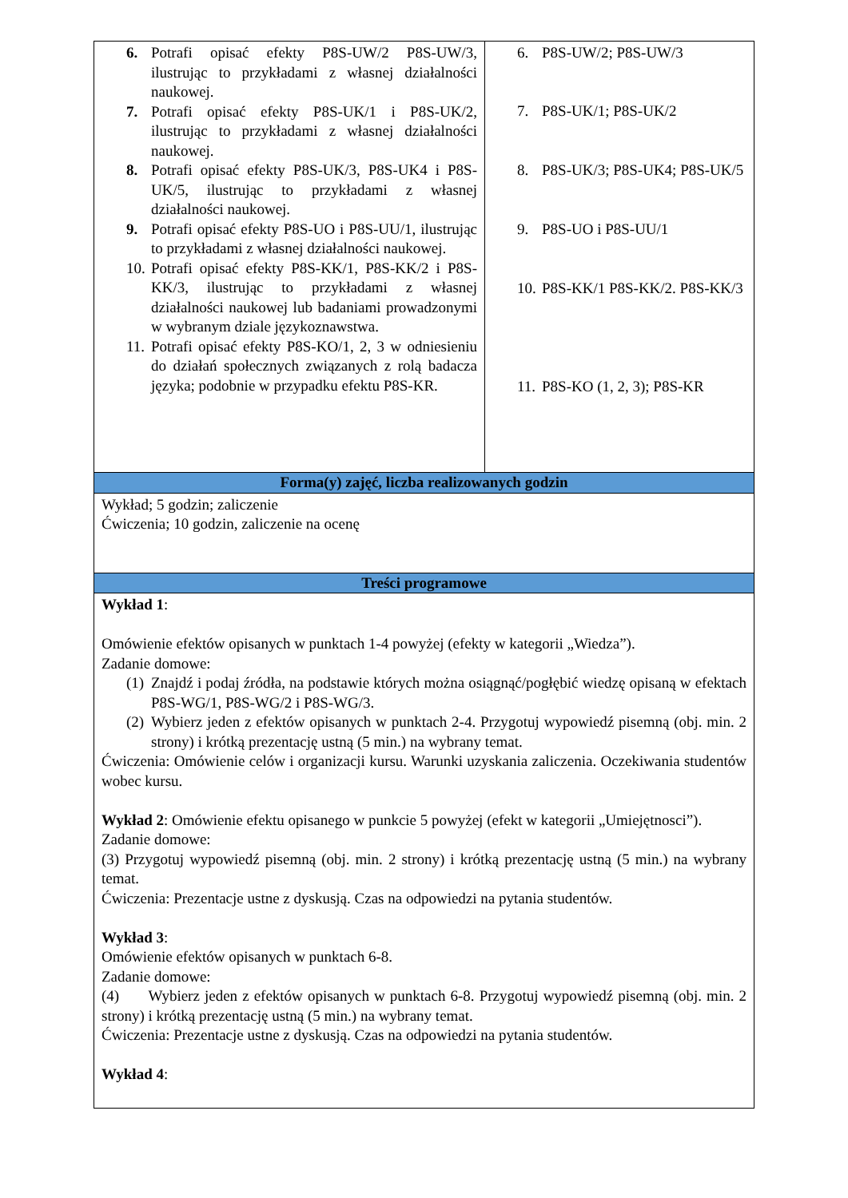| 6. Potrafi opisać efekty P8S-UW/2 P8S-UW/3, ilustrując to przykładami z własnej działalności naukowej. 7. Potrafi opisać efekty P8S-UK/1 i P8S-UK/2, ilustrując to przykładami z własnej działalności naukowej. 8. Potrafi opisać efekty P8S-UK/3, P8S-UK4 i P8S-UK/5, ilustrując to przykładami z własnej działalności naukowej. 9. Potrafi opisać efekty P8S-UO i P8S-UU/1, ilustrując to przykładami z własnej działalności naukowej. 10. Potrafi opisać efekty P8S-KK/1, P8S-KK/2 i P8S-KK/3, ilustrując to przykładami z własnej działalności naukowej lub badaniami prowadzonymi w wybranym dziale językoznawstwa. 11. Potrafi opisać efekty P8S-KO/1, 2, 3 w odniesieniu do działań społecznych związanych z rolą badacza języka; podobnie w przypadku efektu P8S-KR. | 6. P8S-UW/2; P8S-UW/3 7. P8S-UK/1; P8S-UK/2 8. P8S-UK/3; P8S-UK4; P8S-UK/5 9. P8S-UO i P8S-UU/1 10. P8S-KK/1 P8S-KK/2. P8S-KK/3 11. P8S-KO (1, 2, 3); P8S-KR |
| Forma(y) zajęć, liczba realizowanych godzin | |
| Wykład; 5 godzin; zaliczenie Ćwiczenia; 10 godzin, zaliczenie na ocenę | |
| Treści programowe | |
| Wykład 1 : Omówienie efektów opisanych w punktach 1-4 powyżej (efekty w kategorii „Wiedza”). Zadanie domowe: (1) Znajdź i podaj źródła, na podstawie których można osiągnąć/pogłębić wiedzę opisaną w efektach P8S-WG/1, P8S-WG/2 i P8S-WG/3. (2) Wybierz jeden z efektów opisanych w punktach 2-4. Przygotuj wypowiedź pisemną (obj. min. 2 strony) i krótką prezentację ustną (5 min.) na wybrany temat. Ćwiczenia: Omówienie celów i organizacji kursu. Warunki uzyskania zaliczenia. Oczekiwania studentów wobec kursu. Wykład 2 : Omówienie efektu opisanego w punkcie 5 powyżej (efekt w kategorii „Umiejętnosci”). Zadanie domowe: (3) Przygotuj wypowiedź pisemną (obj. min. 2 strony) i krótką prezentację ustną (5 min.) na wybrany temat. Ćwiczenia: Prezentacje ustne z dyskusją. Czas na odpowiedzi na pytania studentów. Wykład 3 : Omówienie efektów opisanych w punktach 6-8. Zadanie domowe: (4) Wybierz jeden z efektów opisanych w punktach 6-8. Przygotuj wypowiedź pisemną (obj. min. 2 strony) i krótką prezentację ustną (5 min.) na wybrany temat. Ćwiczenia: Prezentacje ustne z dyskusją. Czas na odpowiedzi na pytania studentów. Wykład 4 : | |